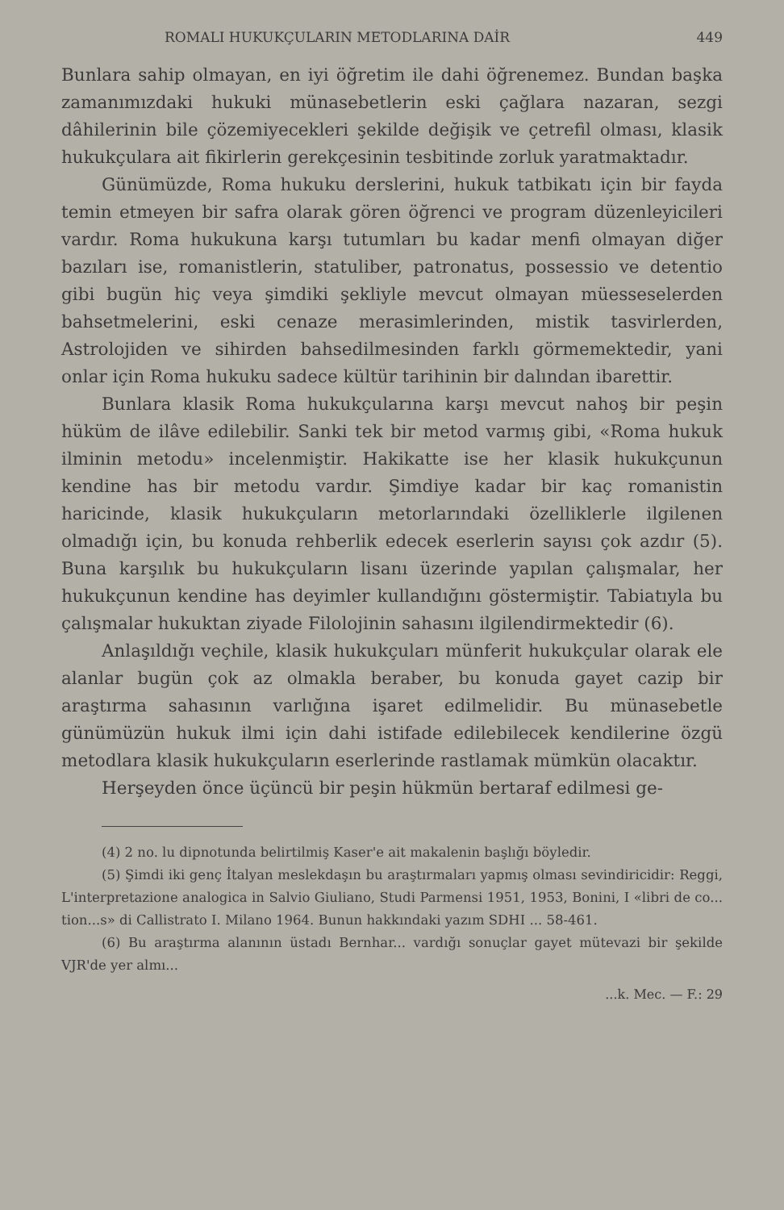ROMALI HUKUKÇULARIN METODLARINA DAİR 449
Bunlara sahip olmayan, en iyi öğretim ile dahi öğrenemez. Bundan başka zamanımızdaki hukuki münasebetlerin eski çağlara nazaran, sezgi dâhilerinin bile çözemiyecekleri şekilde değişik ve çetrefil olması, klasik hukukçulara ait fikirlerin gerekçesinin tesbitinde zorluk yaratmaktadır.
Günümüzde, Roma hukuku derslerini, hukuk tatbikatı için bir fayda temin etmeyen bir safra olarak gören öğrenci ve program düzenleyicileri vardır. Roma hukukuna karşı tutumları bu kadar menfi olmayan diğer bazıları ise, romanistlerin, statuliber, patronatus, possessio ve detentio gibi bugün hiç veya şimdiki şekliyle mevcut olmayan müesseselerden bahsetmelerini, eski cenaze merasimlerinden, mistik tasvirlerden, Astrolojiden ve sihirden bahsedilmesinden farklı görmemektedir, yani onlar için Roma hukuku sadece kültür tarihinin bir dalından ibarettir.
Bunlara klasik Roma hukukçularına karşı mevcut nahoş bir peşin hüküm de ilâve edilebilir. Sanki tek bir metod varmış gibi, «Roma hukuk ilminin metodu» incelenmiştir. Hakikatte ise her klasik hukukçunun kendine has bir metodu vardır. Şimdiye kadar bir kaç romanistin haricinde, klasik hukukçuların metorlarındaki özelliklerle ilgilenen olmadığı için, bu konuda rehberlik edecek eserlerin sayısı çok azdır (5). Buna karşılık bu hukukçuların lisanı üzerinde yapılan çalışmalar, her hukukçunun kendine has deyimler kullandığını göstermiştir. Tabiatıyla bu çalışmalar hukuktan ziyade Filolojinin sahasını ilgilendirmektedir (6).
Anlaşıldığı veçhile, klasik hukukçuları münferit hukukçular olarak ele alanlar bugün çok az olmakla beraber, bu konuda gayet cazip bir araştırma sahasının varlığına işaret edilmelidir. Bu münasebetle günümüzün hukuk ilmi için dahi istifade edilebilecek kendilerine özgü metodlara klasik hukukçuların eserlerinde rastlamak mümkün olacaktır.
Herşeyden önce üçüncü bir peşin hükmün bertaraf edilmesi ge-
(4) 2 no. lu dipnotunda belirtilmiş Kaser'e ait makalenin başlığı böyledir.
(5) Şimdi iki genç İtalyan meslekdaşın bu araştırmaları yapmış olması sevindiricidir: Reggi, L'interpretazione analogica in Salvio Giuliano, Studi Parmensi 1951, 1953, Bonini, I «libri de co... tion...s» di Callistrato I. Milano 1964. Bunun hakkındaki yazım SDHI ... 58-461.
(6) Bu araştırma alanının üstadı Bernhar... vardığı sonuçlar gayet mütevazi bir şekilde VJR'de yer almı...
...k. Mec. — F.: 29